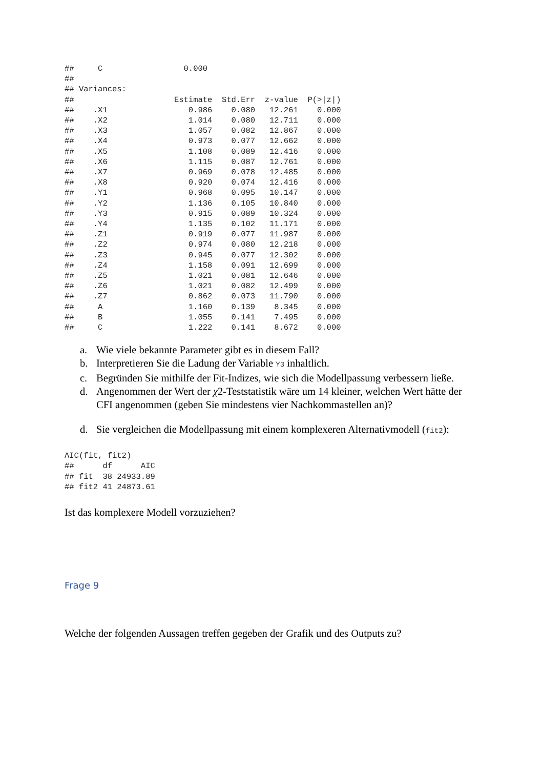##     C                 0.000
##
## Variances:
##                     Estimate  Std.Err  z-value  P(>|z|)
##    .X1                 0.986    0.080   12.261    0.000
##    .X2                 1.014    0.080   12.711    0.000
##    .X3                 1.057    0.082   12.867    0.000
##    .X4                 0.973    0.077   12.662    0.000
##    .X5                 1.108    0.089   12.416    0.000
##    .X6                 1.115    0.087   12.761    0.000
##    .X7                 0.969    0.078   12.485    0.000
##    .X8                 0.920    0.074   12.416    0.000
##    .Y1                 0.968    0.095   10.147    0.000
##    .Y2                 1.136    0.105   10.840    0.000
##    .Y3                 0.915    0.089   10.324    0.000
##    .Y4                 1.135    0.102   11.171    0.000
##    .Z1                 0.919    0.077   11.987    0.000
##    .Z2                 0.974    0.080   12.218    0.000
##    .Z3                 0.945    0.077   12.302    0.000
##    .Z4                 1.158    0.091   12.699    0.000
##    .Z5                 1.021    0.081   12.646    0.000
##    .Z6                 1.021    0.082   12.499    0.000
##    .Z7                 0.862    0.073   11.790    0.000
##     A                  1.160    0.139    8.345    0.000
##     B                  1.055    0.141    7.495    0.000
##     C                  1.222    0.141    8.672    0.000
a. Wie viele bekannte Parameter gibt es in diesem Fall?
b. Interpretieren Sie die Ladung der Variable Y3 inhaltlich.
c. Begründen Sie mithilfe der Fit-Indizes, wie sich die Modellpassung verbessern ließe.
d. Angenommen der Wert der χ2-Teststatistik wäre um 14 kleiner, welchen Wert hätte der CFI angenommen (geben Sie mindestens vier Nachkommastellen an)?
d. Sie vergleichen die Modellpassung mit einem komplexeren Alternativmodell (fit2):
AIC(fit, fit2)
##      df      AIC
## fit  38 24933.89
## fit2 41 24873.61
Ist das komplexere Modell vorzuziehen?
Frage 9
Welche der folgenden Aussagen treffen gegeben der Grafik und des Outputs zu?